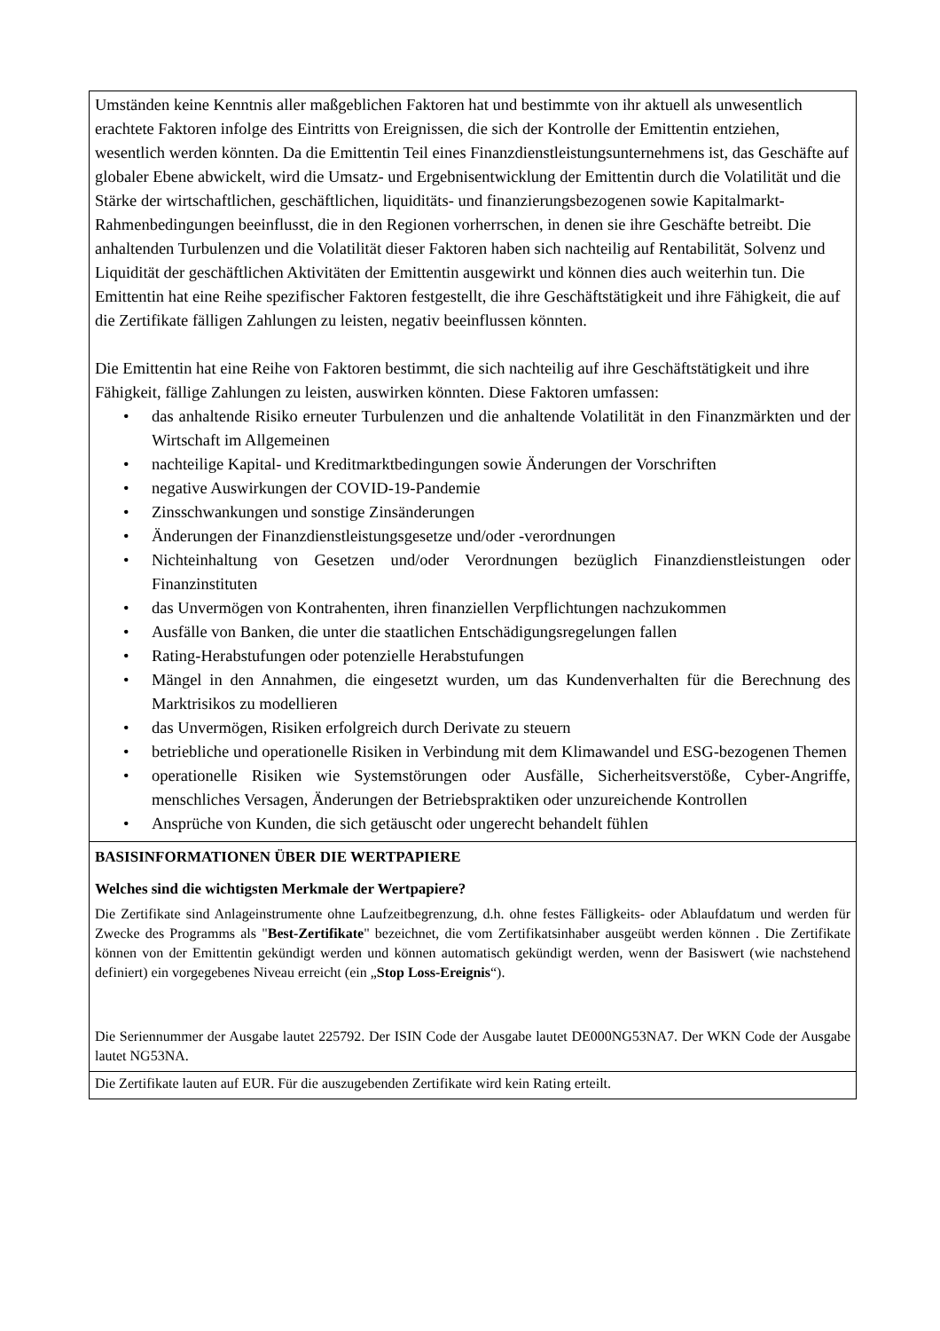| Umständen keine Kenntnis aller maßgeblichen Faktoren hat und bestimmte von ihr aktuell als unwesentlich erachtete Faktoren infolge des Eintritts von Ereignissen, die sich der Kontrolle der Emittentin entziehen, wesentlich werden könnten. Da die Emittentin Teil eines Finanzdienstleistungsunternehmens ist, das Geschäfte auf globaler Ebene abwickelt, wird die Umsatz- und Ergebnisentwicklung der Emittentin durch die Volatilität und die Stärke der wirtschaftlichen, geschäftlichen, liquiditäts- und finanzierungsbezogenen sowie Kapitalmarkt-Rahmenbedingungen beeinflusst, die in den Regionen vorherrschen, in denen sie ihre Geschäfte betreibt. Die anhaltenden Turbulenzen und die Volatilität dieser Faktoren haben sich nachteilig auf Rentabilität, Solvenz und Liquidität der geschäftlichen Aktivitäten der Emittentin ausgewirkt und können dies auch weiterhin tun. Die Emittentin hat eine Reihe spezifischer Faktoren festgestellt, die ihre Geschäftstätigkeit und ihre Fähigkeit, die auf die Zertifikate fälligen Zahlungen zu leisten, negativ beeinflussen könnten. Die Emittentin hat eine Reihe von Faktoren bestimmt, die sich nachteilig auf ihre Geschäftstätigkeit und ihre Fähigkeit, fällige Zahlungen zu leisten, auswirken könnten. Diese Faktoren umfassen: • das anhaltende Risiko erneuter Turbulenzen und die anhaltende Volatilität in den Finanzmärkten und der Wirtschaft im Allgemeinen • nachteilige Kapital- und Kreditmarktbedingungen sowie Änderungen der Vorschriften • negative Auswirkungen der COVID-19-Pandemie • Zinsschwankungen und sonstige Zinsänderungen • Änderungen der Finanzdienstleistungsgesetze und/oder -verordnungen • Nichteinhaltung von Gesetzen und/oder Verordnungen bezüglich Finanzdienstleistungen oder Finanzinstituten • das Unvermögen von Kontrahenten, ihren finanziellen Verpflichtungen nachzukommen • Ausfälle von Banken, die unter die staatlichen Entschädigungsregelungen fallen • Rating-Herabstufungen oder potenzielle Herabstufungen • Mängel in den Annahmen, die eingesetzt wurden, um das Kundenverhalten für die Berechnung des Marktrisikos zu modellieren • das Unvermögen, Risiken erfolgreich durch Derivate zu steuern • betriebliche und operationelle Risiken in Verbindung mit dem Klimawandel und ESG-bezogenen Themen • operationelle Risiken wie Systemstörungen oder Ausfälle, Sicherheitsverstöße, Cyber-Angriffe, menschliches Versagen, Änderungen der Betriebspraktiken oder unzureichende Kontrollen • Ansprüche von Kunden, die sich getäuscht oder ungerecht behandelt fühlen |
| BASISINFORMATIONEN ÜBER DIE WERTPAPIERE Welches sind die wichtigsten Merkmale der Wertpapiere? Die Zertifikate sind Anlageinstrumente ohne Laufzeitbegrenzung, d.h. ohne festes Fälligkeits- oder Ablaufdatum und werden für Zwecke des Programms als " Best-Zertifikate " bezeichnet, die vom Zertifikatsinhaber ausgeübt werden können . Die Zertifikate können von der Emittentin gekündigt werden und können automatisch gekündigt werden, wenn der Basiswert (wie nachstehend definiert) ein vorgegebenes Niveau erreicht (ein „ Stop Loss-Ereignis “). Die Seriennummer der Ausgabe lautet 225792. Der ISIN Code der Ausgabe lautet DE000NG53NA7. Der WKN Code der Ausgabe lautet NG53NA. |
| Die Zertifikate lauten auf EUR. Für die auszugebenden Zertifikate wird kein Rating erteilt. |